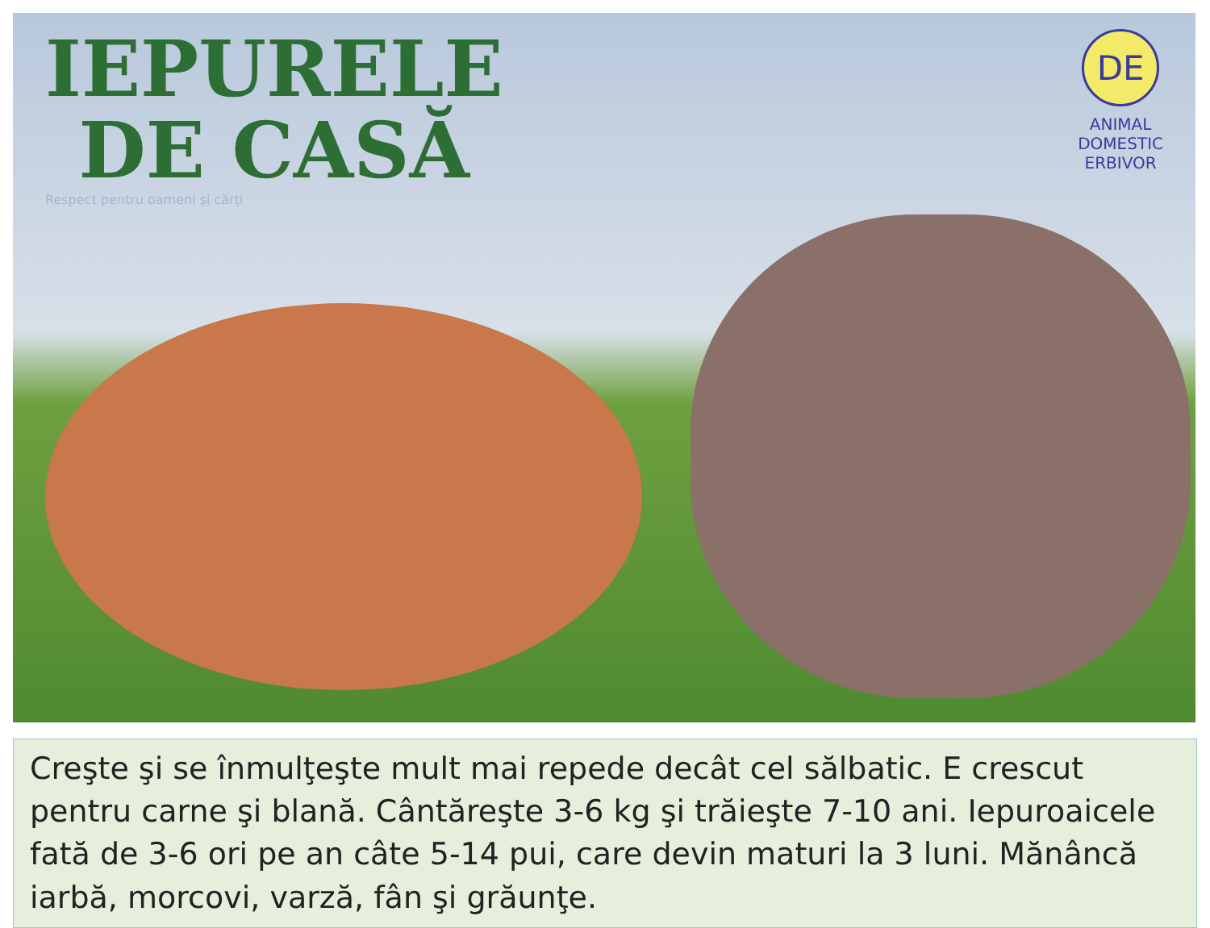IEPURELE
DE CASĂ
Respect pentru oameni și cărți
DE
ANIMAL
DOMESTIC
ERBIVOR
Creşte şi se înmulţeşte mult mai repede decât cel sălbatic. E crescut pentru carne şi blană. Cântăreşte 3-6 kg şi trăieşte 7-10 ani. Iepuroaicele fată de 3-6 ori pe an câte 5-14 pui, care devin maturi la 3 luni. Mănâncă iarbă, morcovi, varză, fân şi grăunţe.